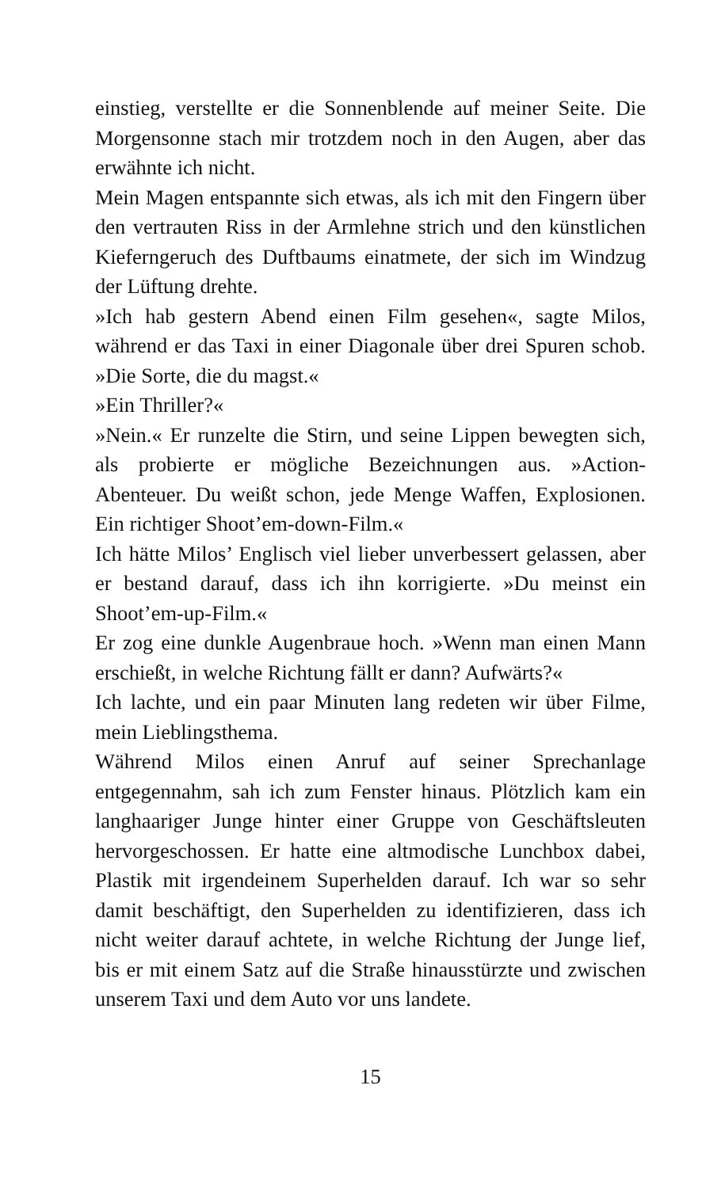einstieg, verstellte er die Sonnenblende auf meiner Seite. Die Morgensonne stach mir trotzdem noch in den Augen, aber das erwähnte ich nicht.
Mein Magen entspannte sich etwas, als ich mit den Fingern über den vertrauten Riss in der Armlehne strich und den künstlichen Kieferngeruch des Duftbaums einatmete, der sich im Windzug der Lüftung drehte.
»Ich hab gestern Abend einen Film gesehen«, sagte Milos, während er das Taxi in einer Diagonale über drei Spuren schob. »Die Sorte, die du magst.«
»Ein Thriller?«
»Nein.« Er runzelte die Stirn, und seine Lippen bewegten sich, als probierte er mögliche Bezeichnungen aus. »Action-Abenteuer. Du weißt schon, jede Menge Waffen, Explosionen. Ein richtiger Shoot’em-down-Film.«
Ich hätte Milos’ Englisch viel lieber unverbessert gelassen, aber er bestand darauf, dass ich ihn korrigierte. »Du meinst ein Shoot’em-up-Film.«
Er zog eine dunkle Augenbraue hoch. »Wenn man einen Mann erschießt, in welche Richtung fällt er dann? Aufwärts?«
Ich lachte, und ein paar Minuten lang redeten wir über Filme, mein Lieblingsthema.
Während Milos einen Anruf auf seiner Sprechanlage entgegennahm, sah ich zum Fenster hinaus. Plötzlich kam ein langhaariger Junge hinter einer Gruppe von Geschäftsleuten hervorgeschossen. Er hatte eine altmodische Lunchbox dabei, Plastik mit irgendeinem Superhelden darauf. Ich war so sehr damit beschäftigt, den Superhelden zu identifizieren, dass ich nicht weiter darauf achtete, in welche Richtung der Junge lief, bis er mit einem Satz auf die Straße hinausstürzte und zwischen unserem Taxi und dem Auto vor uns landete.
15